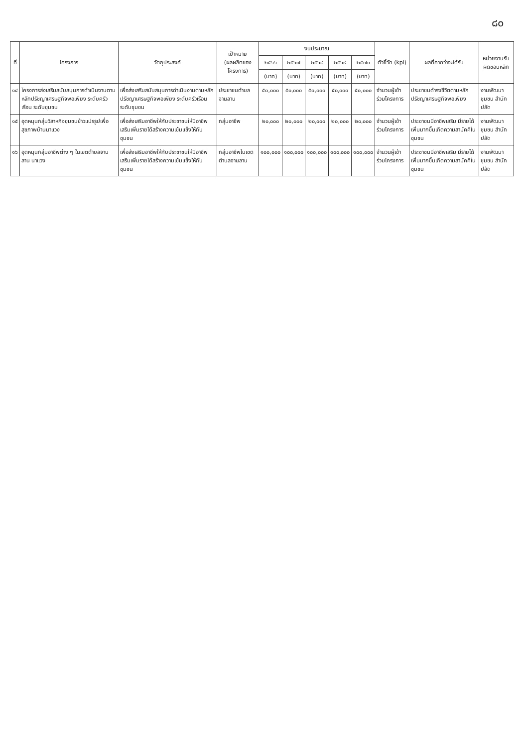๘๐
| ที่ | โครงการ | วัตถุประสงค์ | เป้าหมาย (ผลผลิตของโครงการ) | งบประมาณ | | | | | ตัวชี้วัด (kpi) | ผลที่คาดว่าจะได้รับ | หน่วยงานรับผิดชอบหลัก |
| --- | --- | --- | --- | --- | --- | --- | --- | --- | --- | --- | --- |
| | | | | ๒๕๖๖ | ๒๕๖๗ | ๒๕๖๘ | ๒๕๖๙ | ๒๕๗๐ | | | |
| | | | | (บาท) | (บาท) | (บาท) | (บาท) | (บาท) | | | |
| ๑๔ | โครงการส่งเสริมสนับสนุนการดำเนินงานตามหลักปรัชญาเศรษฐกิจพอเพียง ระดับครัวเรือน ระดับชุมชน | เพื่อส่งเสริมสนับสนุนการดำเนินงานตามหลักปรัชญาเศรษฐกิจพอเพียง ระดับครัวเรือน ระดับชุมชน | ประชาชนตำบลจานลาน | ๕๐,๐๐๐ | ๕๐,๐๐๐ | ๕๐,๐๐๐ | ๕๐,๐๐๐ | ๕๐,๐๐๐ | จำนวนผู้เข้าร่วมโครงการ | ประชาชนดำรงชีวิตตามหลักปรัชญาเศรษฐกิจพอเพียง | งานพัฒนาชุมชน สำนักปลัด |
| ๑๕ | อุดหนุนกลุ่มวิสาหกิจชุมชนข้าวแปรรูปเพื่อสุขภาพบ้านนาแวง | เพื่อส่งเสริมอาชีพให้กับประชาชนให้มีอาชีพเสริมเพิ่มรายได้สร้างความเข้มแข็งให้กับชุมชน | กลุ่มอาชีพ | ๒๐,๐๐๐ | ๒๐,๐๐๐ | ๒๐,๐๐๐ | ๒๐,๐๐๐ | ๒๐,๐๐๐ | จำนวนผู้เข้าร่วมโครงการ | ประชาชนมีอาชีพเสริม มีรายได้เพิ่มมากขึ้นเกิดความสามัคคีในชุมชน | งานพัฒนาชุมชน สำนักปลัด |
| ๑๖ | อุดหนุนกลุ่มอาชีพต่าง ๆ ในเขตตำบลจานลาน นาแวง | เพื่อส่งเสริมอาชีพให้กับประชาชนให้มีอาชีพเสริมเพิ่มรายได้สร้างความเข้มแข็งให้กับชุมชน | กลุ่มอาชีพในเขตตำบลจานลาน | ๑๐๐,๐๐๐ | ๑๐๐,๐๐๐ | ๑๐๐,๐๐๐ | ๑๐๐,๐๐๐ | ๑๐๐,๐๐๐ | จำนวนผู้เข้าร่วมโครงการ | ประชาชนมีอาชีพเสริม มีรายได้เพิ่มมากขึ้นเกิดความสามัคคีในชุมชน | งานพัฒนาชุมชน สำนักปลัด |